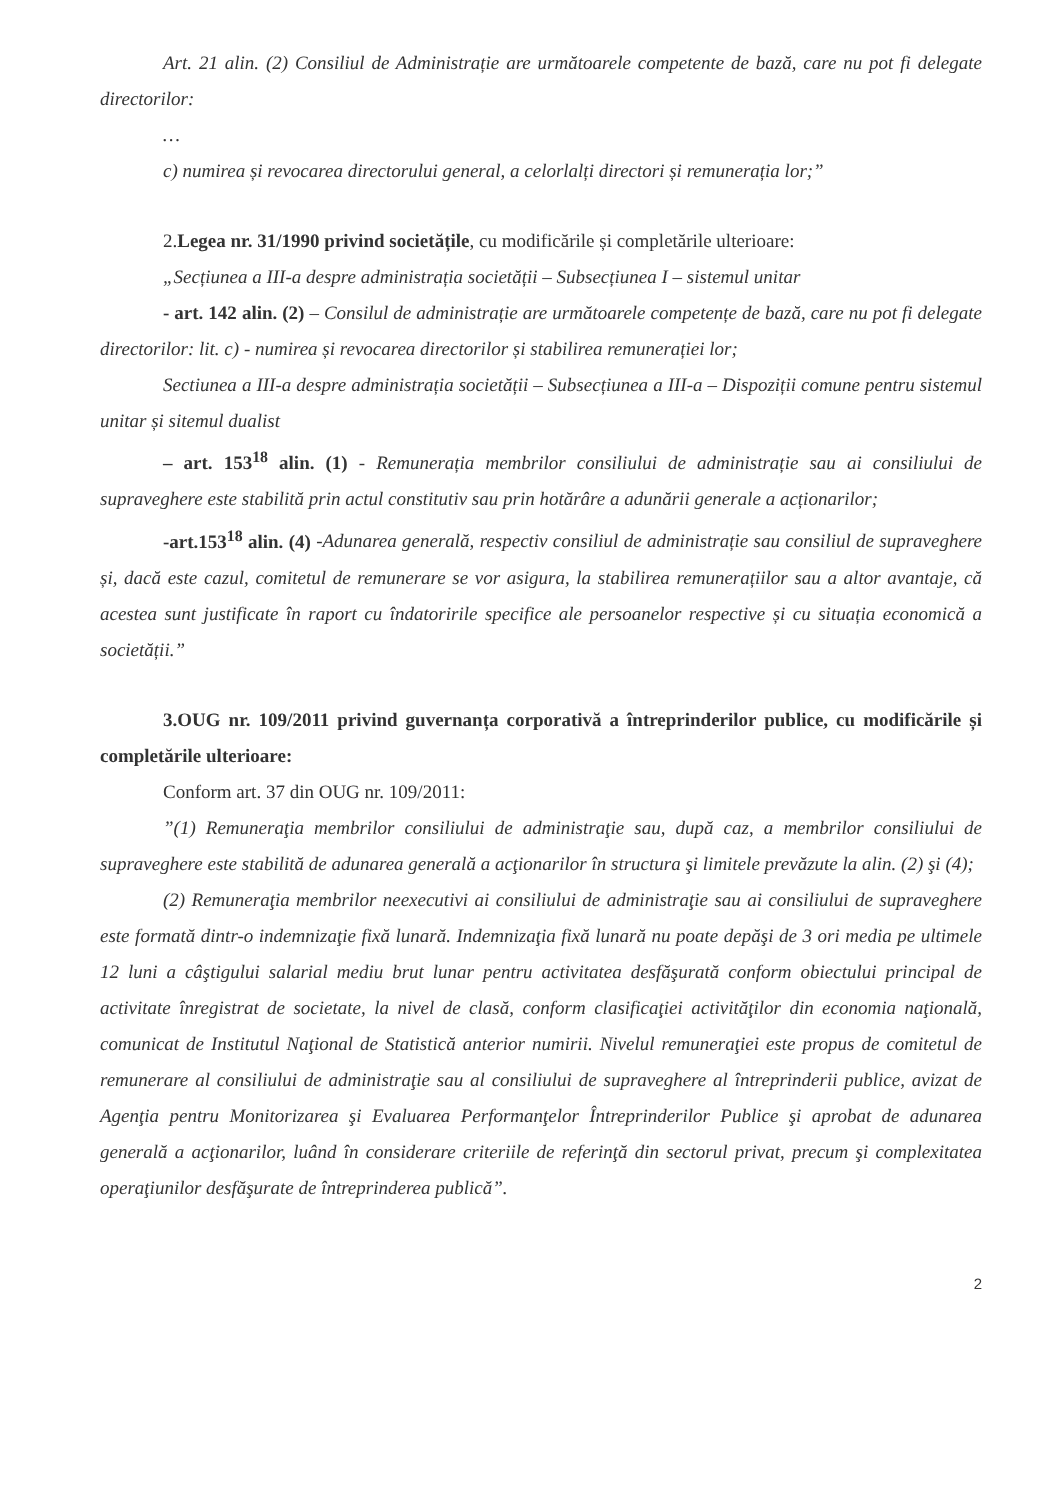Art. 21 alin. (2) Consiliul de Administrație are următoarele competente de bază, care nu pot fi delegate directorilor:
…
c) numirea și revocarea directorului general, a celorlalți directori și remunerația lor;”
2.Legea nr. 31/1990 privind societățile, cu modificările și completările ulterioare:
„Secțiunea a III-a despre administrația societății – Subsecțiunea I – sistemul unitar
- art. 142 alin. (2) – Consilul de administrație are următoarele competențe de bază, care nu pot fi delegate directorilor: lit. c) - numirea și revocarea directorilor și stabilirea remunerației lor;
Sectiunea a III-a despre administrația societății – Subsecțiunea a III-a – Dispoziții comune pentru sistemul unitar și sitemul dualist
– art. 153<sup>18</sup> alin. (1) - Remunerația membrilor consiliului de administrație sau ai consiliului de supraveghere este stabilită prin actul constitutiv sau prin hotărâre a adunării generale a acționarilor;
-art.153<sup>18</sup> alin. (4) -Adunarea generală, respectiv consiliul de administrație sau consiliul de supraveghere și, dacă este cazul, comitetul de remunerare se vor asigura, la stabilirea remunerațiilor sau a altor avantaje, că acestea sunt justificate în raport cu îndatoririle specifice ale persoanelor respective și cu situația economică a societății.”
3.OUG nr. 109/2011 privind guvernanța corporativă a întreprinderilor publice, cu modificările și completările ulterioare:
Conform art. 37 din OUG nr. 109/2011:
”(1) Remuneraţia membrilor consiliului de administraţie sau, după caz, a membrilor consiliului de supraveghere este stabilită de adunarea generală a acţionarilor în structura şi limitele prevăzute la alin. (2) şi (4);
(2) Remuneraţia membrilor neexecutivi ai consiliului de administraţie sau ai consiliului de supraveghere este formată dintr-o indemnizaţie fixă lunară. Indemnizaţia fixă lunară nu poate depăşi de 3 ori media pe ultimele 12 luni a câştigului salarial mediu brut lunar pentru activitatea desfăşurată conform obiectului principal de activitate înregistrat de societate, la nivel de clasă, conform clasificaţiei activităţilor din economia naţională, comunicat de Institutul Naţional de Statistică anterior numirii. Nivelul remuneraţiei este propus de comitetul de remunerare al consiliului de administraţie sau al consiliului de supraveghere al întreprinderii publice, avizat de Agenţia pentru Monitorizarea şi Evaluarea Performanţelor Întreprinderilor Publice şi aprobat de adunarea generală a acţionarilor, luând în considerare criteriile de referinţă din sectorul privat, precum şi complexitatea operaţiunilor desfăşurate de întreprinderea publică”.
2